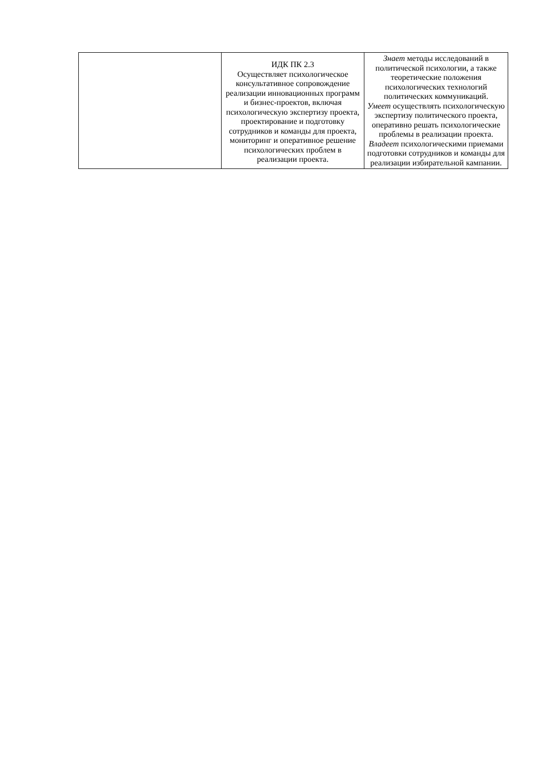| | ИДК ПК 2.3 Осуществляет психологическое консультативное сопровождение реализации инновационных программ и бизнес-проектов, включая психологическую экспертизу проекта, проектирование и подготовку сотрудников и команды для проекта, мониторинг и оперативное решение психологических проблем в реализации проекта. | Знает методы исследований в политической психологии, а также теоретические положения психологических технологий политических коммуникаций. Умеет осуществлять психологическую экспертизу политического проекта, оперативно решать психологические проблемы в реализации проекта. Владеет психологическими приемами подготовки сотрудников и команды для реализации избирательной кампании. |